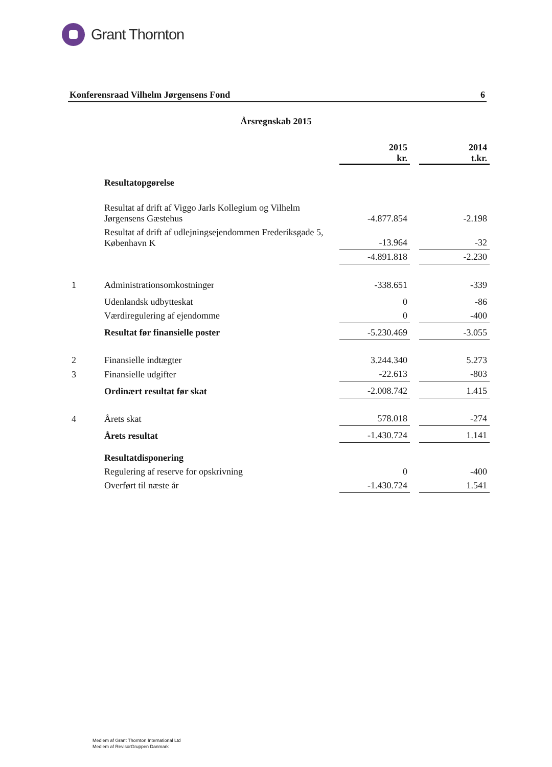Grant Thornton
Konferensraad Vilhelm Jørgensens Fond 6
Årsregnskab 2015
| | | 2015 kr. | | 2014 t.kr. |
| | Resultatopgørelse | | | |
| | Resultat af drift af Viggo Jarls Kollegium og Vilhelm Jørgensens Gæstehus | -4.877.854 | | -2.198 |
| | Resultat af drift af udlejningsejendommen Frederiksgade 5, København K | -13.964 | | -32 |
| | | -4.891.818 | | -2.230 |
| 1 | Administrationsomkostninger | -338.651 | | -339 |
| | Udenlandsk udbytteskat | 0 | | -86 |
| | Værdiregulering af ejendomme | 0 | | -400 |
| | Resultat før finansielle poster | -5.230.469 | | -3.055 |
| 2 | Finansielle indtægter | 3.244.340 | | 5.273 |
| 3 | Finansielle udgifter | -22.613 | | -803 |
| | Ordinært resultat før skat | -2.008.742 | | 1.415 |
| 4 | Årets skat | 578.018 | | -274 |
| | Årets resultat | -1.430.724 | | 1.141 |
| | Resultatdisponering | | | |
| | Regulering af reserve for opskrivning | 0 | | -400 |
| | Overført til næste år | -1.430.724 | | 1.541 |
Medlem af Grant Thornton International Ltd
Medlem af RevisorGruppen Danmark